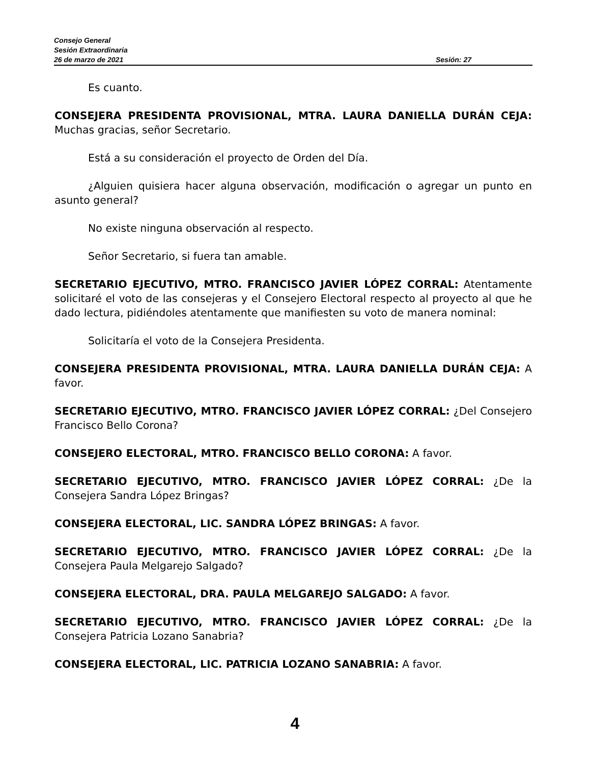Consejo General
Sesión Extraordinaria
26 de marzo de 2021 Sesión: 27
Es cuanto.
CONSEJERA PRESIDENTA PROVISIONAL, MTRA. LAURA DANIELLA DURÁN CEJA: Muchas gracias, señor Secretario.
Está a su consideración el proyecto de Orden del Día.
¿Alguien quisiera hacer alguna observación, modificación o agregar un punto en asunto general?
No existe ninguna observación al respecto.
Señor Secretario, si fuera tan amable.
SECRETARIO EJECUTIVO, MTRO. FRANCISCO JAVIER LÓPEZ CORRAL: Atentamente solicitaré el voto de las consejeras y el Consejero Electoral respecto al proyecto al que he dado lectura, pidiéndoles atentamente que manifiesten su voto de manera nominal:
Solicitaría el voto de la Consejera Presidenta.
CONSEJERA PRESIDENTA PROVISIONAL, MTRA. LAURA DANIELLA DURÁN CEJA: A favor.
SECRETARIO EJECUTIVO, MTRO. FRANCISCO JAVIER LÓPEZ CORRAL: ¿Del Consejero Francisco Bello Corona?
CONSEJERO ELECTORAL, MTRO. FRANCISCO BELLO CORONA: A favor.
SECRETARIO EJECUTIVO, MTRO. FRANCISCO JAVIER LÓPEZ CORRAL: ¿De la Consejera Sandra López Bringas?
CONSEJERA ELECTORAL, LIC. SANDRA LÓPEZ BRINGAS: A favor.
SECRETARIO EJECUTIVO, MTRO. FRANCISCO JAVIER LÓPEZ CORRAL: ¿De la Consejera Paula Melgarejo Salgado?
CONSEJERA ELECTORAL, DRA. PAULA MELGAREJO SALGADO: A favor.
SECRETARIO EJECUTIVO, MTRO. FRANCISCO JAVIER LÓPEZ CORRAL: ¿De la Consejera Patricia Lozano Sanabria?
CONSEJERA ELECTORAL, LIC. PATRICIA LOZANO SANABRIA: A favor.
4